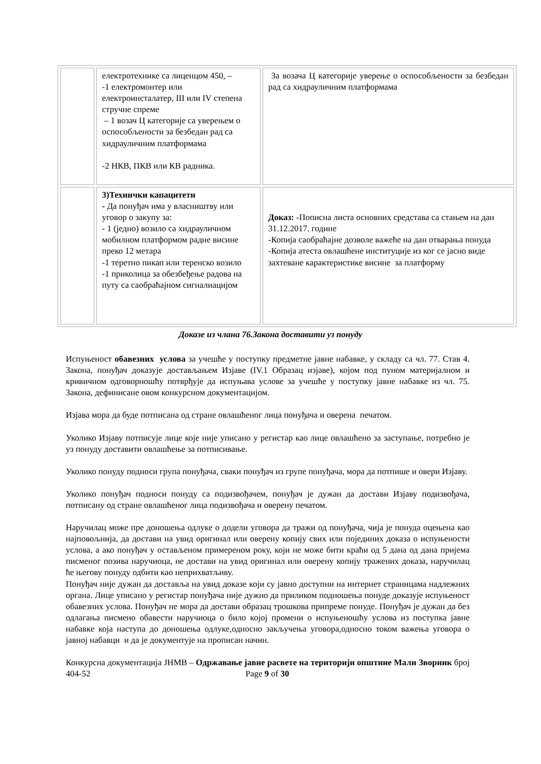| | електротехнике са лиценцом 450, – -1 електромонтер или електроинсталатер, III или IV степена стручне спреме – 1 возач Ц категорије са уверењем о оспособљености за безбедан рад са хидрауличним платформама -2 НКВ, ПКВ или КВ радника. | За возача Ц категорије уверење о оспособљености за безбедан рад са хидрауличним платформама |
| | 3)Технички капацитети - Да понуђач има у власништву или уговор о закупу за: - 1 (једно) возило са хидрауличном мобилном платформом радне висине преко 12 метара -1 теретно пикап или теренско возило -1 приколица за обезбеђење радова на путу са саобраћајном сигналиацијом | Доказ: -Пописна листа основних средстава са стањем на дан 31.12.2017. године -Копија саобраћајне дозволе важеће на дан отварања понуда -Копија атеста овлашћене институције из ког се јасно виде захтеване карактеристике висине за платформу |
Доказе из члана 76.Закона доставити уз понуду
Испуњеност обавезних услова за учешће у поступку предметне јавне набавке, у складу са чл. 77. Став 4. Закона, понуђач доказује достављањем Изјаве (IV.1 Образац изјаве), којом под пуном материјалном и кривичном одговорношћу потврђује да испуњава услове за учешће у поступку јавне набавке из чл. 75. Закона, дефинисане овом конкурсном документацијом.
Изјава мора да буде потписана од стране овлашћеног лица понуђача и оверена печатом.
Уколико Изјаву потписује лице које није уписано у регистар као лице овлашћено за заступање, потребно је уз понуду доставити овлашћење за потписивање.
Уколико понуду подноси група понуђача, сваки понуђач из групе понуђача, мора да потпише и овери Изјаву.
Уколико понуђач подноси понуду са подизвођачем, понуђач је дужан да достави Изјаву подизвођача, потписану од стране овлашћеног лица подизвођача и оверену печатом.
Наручилац може пре доношења одлуке о додели уговора да тражи од понуђача, чија је понуда оцењена као најповољнија, да достави на увид оригинал или оверену копију свих или појединих доказа о испуњености услова, а ако понуђач у остављеном примереном року, који не може бити краћи од 5 дана од дана пријема писменог позива наручиоца, не достави на увид оригинал или оверену копију тражених доказа, наручилац ће његову понуду одбити као неприхватљиву.
Понуђач није дужан да доставља на увид доказе који су јавно доступни на интернет страницама надлежних органа. Лице уписано у регистар понуђача није дужно да приликом подношења понуде доказује испуњеност обавезних услова. Понуђач не мора да достави образац трошкова припреме понуде. Понуђач је дужан да без одлагања писмено обавести наручиоца о било којој промени о испуњеношћу услова из поступка јавне набавке која наступа до доношења одлуке,односно закључења уговора,односно током важења уговора о јавној набавци и да је документује на прописан начин.
Конкурсна документација ЈНМВ – Одржавање јавне расвете на територији општине Мали Зворник број 404-52 Page 9 of 30